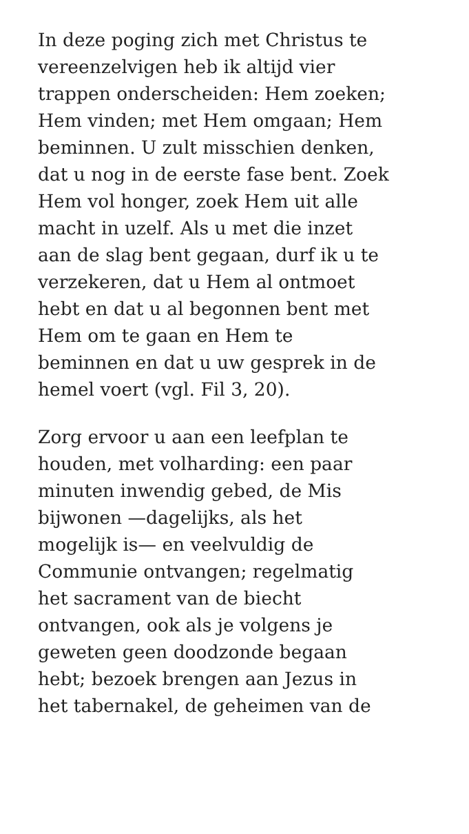In deze poging zich met Christus te
vereenzelvigen heb ik altijd vier
trappen onderscheiden: Hem zoeken;
Hem vinden; met Hem omgaan; Hem
beminnen. U zult misschien denken,
dat u nog in de eerste fase bent. Zoek
Hem vol honger, zoek Hem uit alle
macht in uzelf. Als u met die inzet
aan de slag bent gegaan, durf ik u te
verzekeren, dat u Hem al ontmoet
hebt en dat u al begonnen bent met
Hem om te gaan en Hem te
beminnen en dat u uw gesprek in de
hemel voert (vgl. Fil 3, 20).
Zorg ervoor u aan een leefplan te
houden, met volharding: een paar
minuten inwendig gebed, de Mis
bijwonen —dagelijks, als het
mogelijk is— en veelvuldig de
Communie ontvangen; regelmatig
het sacrament van de biecht
ontvangen, ook als je volgens je
geweten geen doodzonde begaan
hebt; bezoek brengen aan Jezus in
het tabernakel, de geheimen van de